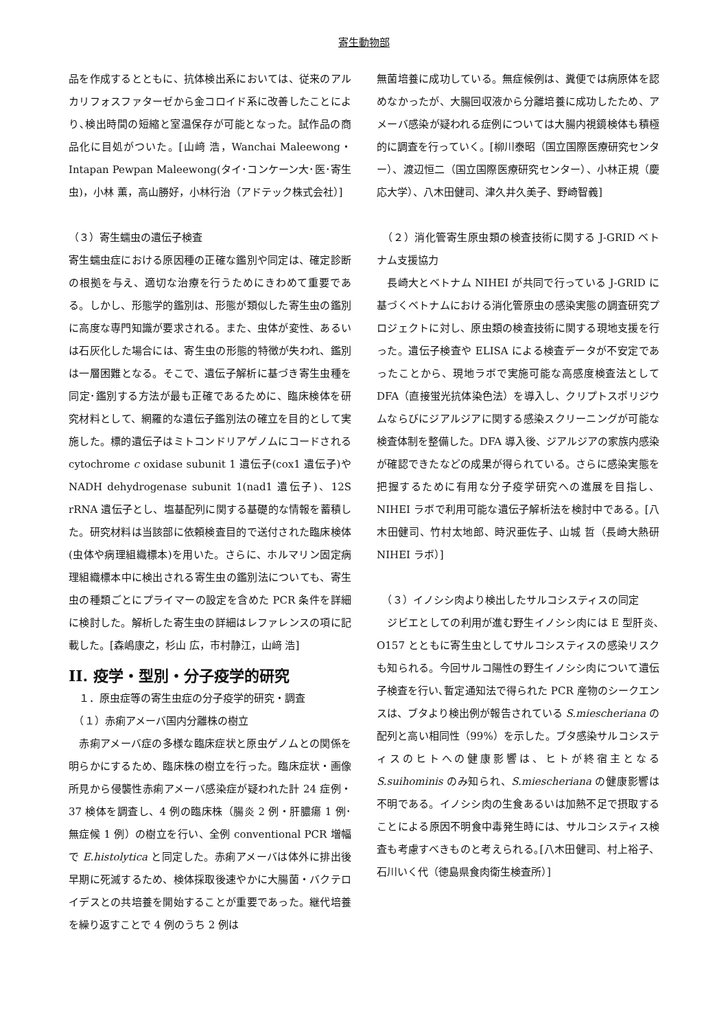寄生動物部
品を作成するとともに、抗体検出系においては、従来のアルカリフォスファターゼから金コロイド系に改善したことにより､検出時間の短縮と室温保存が可能となった。試作品の商品化に目処がついた。[山﨑 浩，Wanchai Maleewong・Intapan Pewpan Maleewong(タイ･コンケーン大･医･寄生虫)，小林 薫，高山勝好，小林行治（アドテック株式会社）]
（３）寄生蠕虫の遺伝子検査
寄生蠕虫症における原因種の正確な鑑別や同定は、確定診断の根拠を与え、適切な治療を行うためにきわめて重要である。しかし、形態学的鑑別は、形態が類似した寄生虫の鑑別に高度な専門知識が要求される。また、虫体が変性、あるいは石灰化した場合には、寄生虫の形態的特徴が失われ、鑑別は一層困難となる。そこで、遺伝子解析に基づき寄生虫種を同定･鑑別する方法が最も正確であるために、臨床検体を研究材料として、網羅的な遺伝子鑑別法の確立を目的として実施した。標的遺伝子はミトコンドリアゲノムにコードされるcytochrome c oxidase subunit 1 遺伝子(cox1 遺伝子)や NADH dehydrogenase subunit 1(nad1 遺伝子)、12S rRNA 遺伝子とし、塩基配列に関する基礎的な情報を蓄積した。研究材料は当該部に依頼検査目的で送付された臨床検体(虫体や病理組織標本)を用いた。さらに、ホルマリン固定病理組織標本中に検出される寄生虫の鑑別法についても、寄生虫の種類ごとにプライマーの設定を含めた PCR 条件を詳細に検討した。解析した寄生虫の詳細はレファレンスの項に記載した。[森嶋康之，杉山 広，市村静江，山﨑 浩]
II. 疫学・型別・分子疫学的研究
　１．原虫症等の寄生虫症の分子疫学的研究・調査
　（１）赤痢アメーバ国内分離株の樹立
　赤痢アメーバ症の多様な臨床症状と原虫ゲノムとの関係を明らかにするため、臨床株の樹立を行った。臨床症状・画像所見から侵襲性赤痢アメーバ感染症が疑われた計 24 症例・37 検体を調査し、4 例の臨床株（腸炎 2 例・肝膿瘍 1 例･無症候 1 例）の樹立を行い、全例 conventional PCR 増幅で E.histolytica と同定した。赤痢アメーバは体外に排出後早期に死滅するため、検体採取後速やかに大腸菌・バクテロイデスとの共培養を開始することが重要であった。継代培養を繰り返すことで 4 例のうち 2 例は
無菌培養に成功している。無症候例は、糞便では病原体を認めなかったが、大腸回収液から分離培養に成功したため、アメーバ感染が疑われる症例については大腸内視鏡検体も積極的に調査を行っていく。[柳川泰昭（国立国際医療研究センター）、渡辺恒二（国立国際医療研究センター）、小林正規（慶応大学）、八木田健司、津久井久美子、野崎智義]
　（２）消化管寄生原虫類の検査技術に関する J-GRID ベトナム支援協力
　長崎大とベトナム NIHEI が共同で行っている J-GRID に基づくベトナムにおける消化管原虫の感染実態の調査研究プロジェクトに対し、原虫類の検査技術に関する現地支援を行った。遺伝子検査や ELISA による検査データが不安定であったことから、現地ラボで実施可能な高感度検査法として DFA（直接蛍光抗体染色法）を導入し、クリプトスポリジウムならびにジアルジアに関する感染スクリーニングが可能な検査体制を整備した。DFA 導入後、ジアルジアの家族内感染が確認できたなどの成果が得られている。さらに感染実態を把握するために有用な分子疫学研究への進展を目指し、NIHEI ラボで利用可能な遺伝子解析法を検討中である。[八木田健司、竹村太地郎、時沢亜佐子、山城 哲（長崎大熱研 NIHEI ラボ）]
　（３）イノシシ肉より検出したサルコシスティスの同定
　ジビエとしての利用が進む野生イノシシ肉には E 型肝炎､O157 とともに寄生虫としてサルコシスティスの感染リスクも知られる。今回サルコ陽性の野生イノシシ肉について遺伝子検査を行い､暫定通知法で得られた PCR 産物のシークエンスは、ブタより検出例が報告されている S.miescheriana の配列と高い相同性（99%）を示した。ブタ感染サルコシスティスのヒトへの健康影響は、ヒトが終宿主となる S.suihominis のみ知られ、S.miescheriana の健康影響は不明である。イノシシ肉の生食あるいは加熱不足で摂取することによる原因不明食中毒発生時には、サルコシスティス検査も考慮すべきものと考えられる｡[八木田健司、村上裕子、石川いく代（徳島県食肉衛生検査所）]